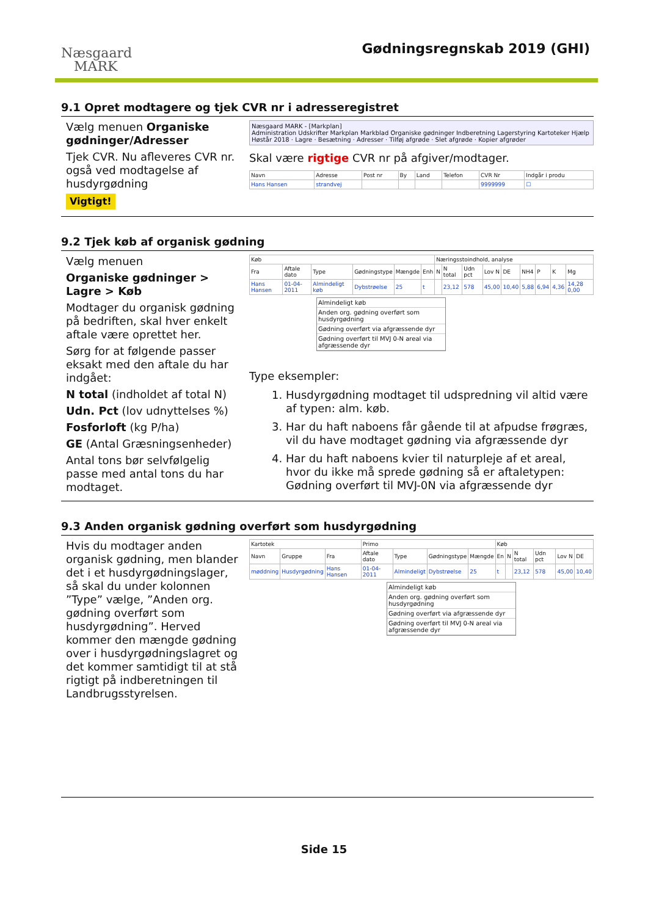Næsgaard
MARK
Gødningsregnskab 2019 (GHI)
9.1 Opret modtagere og tjek CVR nr i adresseregistret
Vælg menuen Organiske gødninger/Adresser
Tjek CVR. Nu afleveres CVR nr. også ved modtagelse af husdyrgødning
Vigtigt!
Næsgaard MARK - [Markplan]
Administration Udskrifter Markplan Markblad Organiske gødninger Indberetning Lagerstyring Kartoteker Hjælp
Høstår 2018 · Lagre · Besætning · Adresser · Tilføj afgrøde · Slet afgrøde · Kopier afgrøder
Skal være rigtige CVR nr på afgiver/modtager.
| Navn | Adresse | Post nr | By | Land | Telefon | CVR Nr | Indgår i produ |
| --- | --- | --- | --- | --- | --- | --- | --- |
| Hans Hansen | strandvej | | | | | 9999999 | ☐ |
9.2 Tjek køb af organisk gødning
Vælg menuen
Organiske gødninger > Lagre > Køb
Modtager du organisk gødning på bedriften, skal hver enkelt aftale være oprettet her.
Sørg for at følgende passer eksakt med den aftale du har indgået:
N total (indholdet af total N)
Udn. Pct (lov udnyttelses %)
Fosforloft (kg P/ha)
GE (Antal Græsningsenheder)
Antal tons bør selvfølgelig passe med antal tons du har modtaget.
| Køb | | | | | | Næringsstoindhold, analyse | | | | | | | | |
| --- | --- | --- | --- | --- | --- | --- | --- | --- | --- | --- | --- | --- | --- | --- |
| Fra | Aftale dato | Type | Gødningstype | Mængde | Enh | N | N total | Udn pct | Lov N | DE | NH4 | P | K | Mg |
| Hans Hansen | 01-04-2011 | Almindeligt køb | Dybstrøelse | 25 | t | | 23,12 | 578 | 45,00 | 10,40 | 5,88 | 6,94 | 4,36 | 14,28 0,00 |
Almindeligt køb
Anden org. gødning overført som husdyrgødning
Gødning overført via afgræssende dyr
Gødning overført til MVJ 0-N areal via afgræssende dyr
Type eksempler:
1. Husdyrgødning modtaget til udspredning vil altid være af typen: alm. køb.
3. Har du haft naboens får gående til at afpudse frøgræs, vil du have modtaget gødning via afgræssende dyr
4. Har du haft naboens kvier til naturpleje af et areal, hvor du ikke må sprede gødning så er aftaletypen: Gødning overført til MVJ-0N via afgræssende dyr
9.3 Anden organisk gødning overført som husdyrgødning
Hvis du modtager anden organisk gødning, men blander det i et husdyrgødningslager, så skal du under kolonnen ”Type” vælge, ”Anden org. gødning overført som husdyrgødning”. Herved kommer den mængde gødning over i husdyrgødningslagret og det kommer samtidigt til at stå rigtigt på indberetningen til Landbrugsstyrelsen.
| Kartotek | | | Primo | | | | Køb | | | | | |
| --- | --- | --- | --- | --- | --- | --- | --- | --- | --- | --- | --- | --- |
| Navn | Gruppe | Fra | Aftale dato | Type | Gødningstype | Mængde | En | N | N total | Udn pct | Lov N | DE |
| møddning | Husdyrgødning | Hans Hansen | 01-04-2011 | Almindeligt | Dybstrøelse | 25 | t | | 23,12 | 578 | 45,00 | 10,40 |
Almindeligt køb
Anden org. gødning overført som husdyrgødning
Gødning overført via afgræssende dyr
Gødning overført til MVJ 0-N areal via afgræssende dyr
Side 15